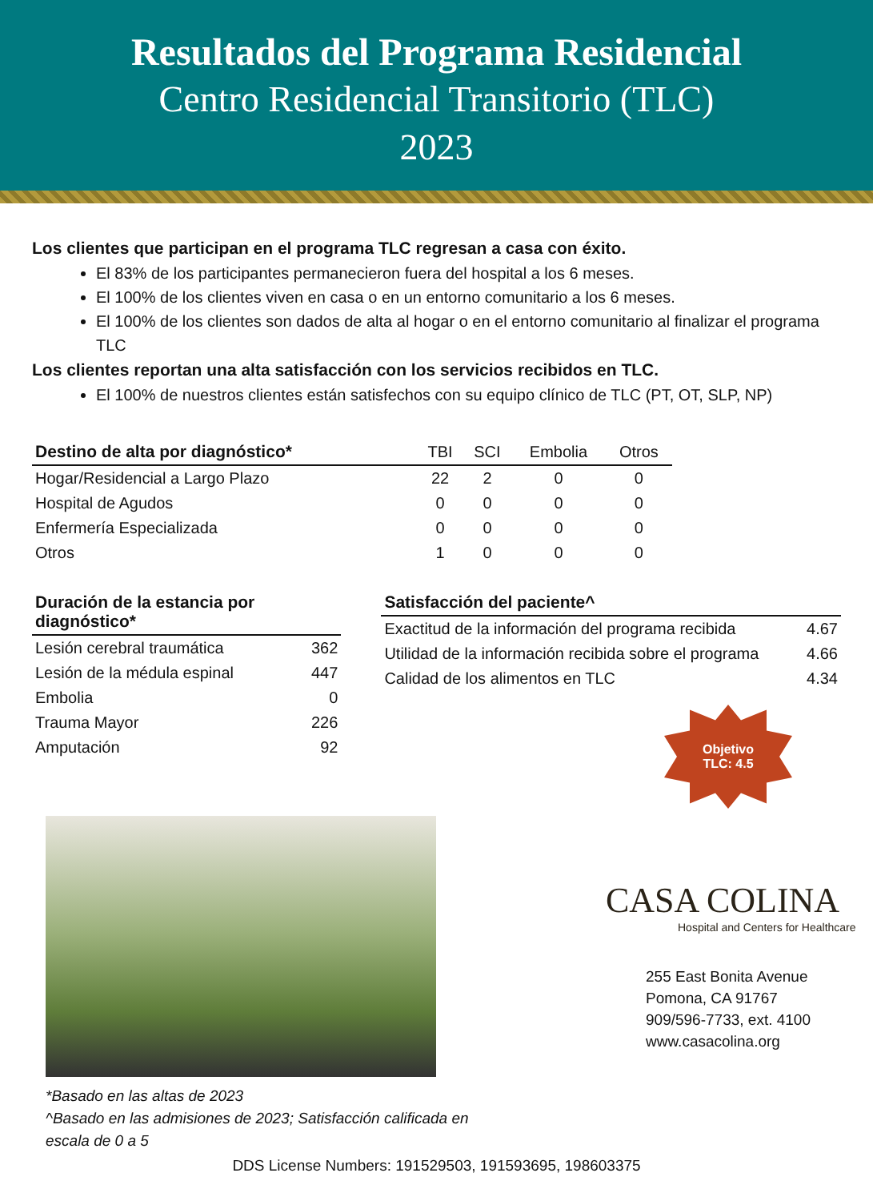Resultados del Programa Residencial
Centro Residencial Transitorio (TLC)
2023
Los clientes que participan en el programa TLC regresan a casa con éxito.
El 83% de los participantes permanecieron fuera del hospital a los 6 meses.
El 100% de los clientes viven en casa o en un entorno comunitario a los 6 meses.
El 100% de los clientes son dados de alta al hogar o en el entorno comunitario al finalizar el programa TLC
Los clientes reportan una alta satisfacción con los servicios recibidos en TLC.
El 100% de nuestros clientes están satisfechos con su equipo clínico de TLC (PT, OT, SLP, NP)
| Destino de alta por diagnóstico* | TBI | SCI | Embolia | Otros |
| --- | --- | --- | --- | --- |
| Hogar/Residencial a Largo Plazo | 22 | 2 | 0 | 0 |
| Hospital de Agudos | 0 | 0 | 0 | 0 |
| Enfermería Especializada | 0 | 0 | 0 | 0 |
| Otros | 1 | 0 | 0 | 0 |
| Duración de la estancia por diagnóstico* | |
| --- | --- |
| Lesión cerebral traumática | 362 |
| Lesión de la médula espinal | 447 |
| Embolia | 0 |
| Trauma Mayor | 226 |
| Amputación | 92 |
| Satisfacción del paciente^ | |
| --- | --- |
| Exactitud de la información del programa recibida | 4.67 |
| Utilidad de la información recibida sobre el programa | 4.66 |
| Calidad de los alimentos en TLC | 4.34 |
Objetivo
TLC: 4.5
*Basado en las altas de 2023
^Basado en las admisiones de 2023; Satisfacción calificada en escala de 0 a 5
CASA COLINA
Hospital and Centers for Healthcare
255 East Bonita Avenue
Pomona, CA 91767
909/596-7733, ext. 4100
www.casacolina.org
DDS License Numbers: 191529503, 191593695, 198603375